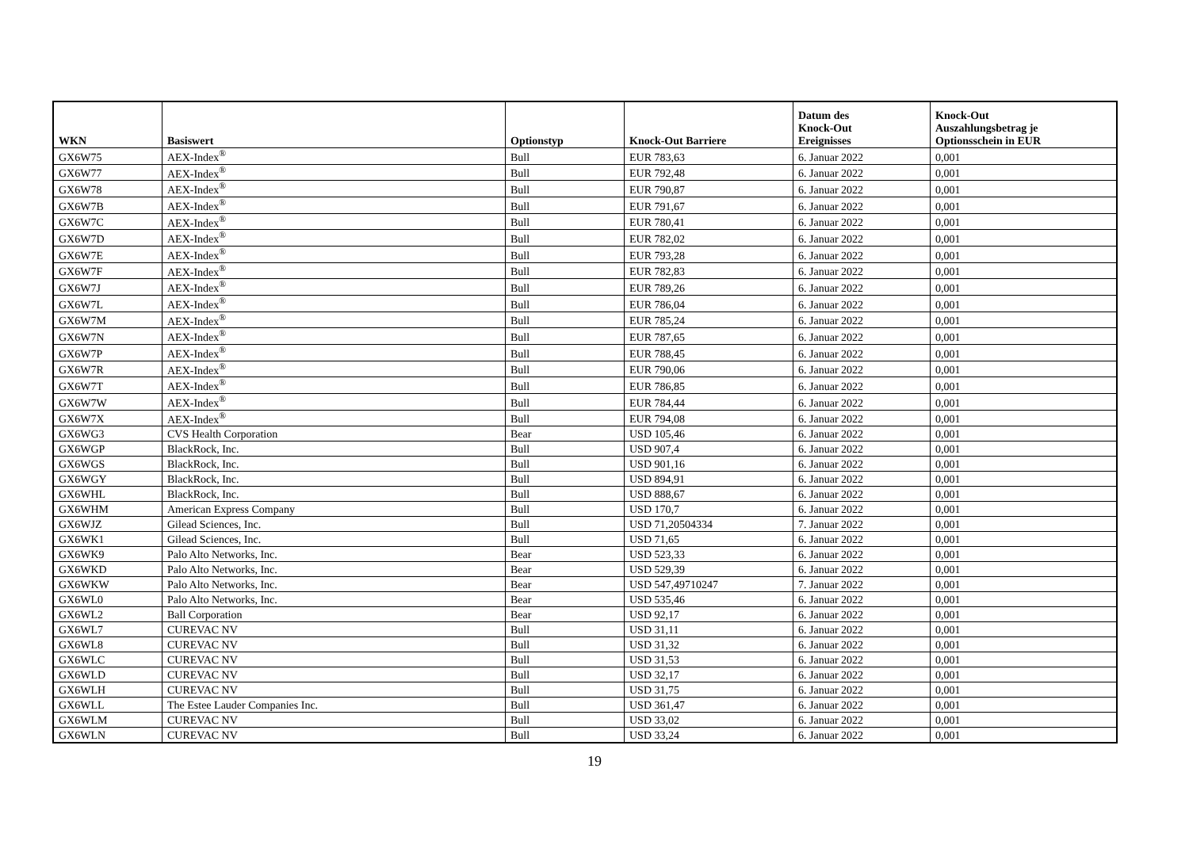| WKN | Basiswert | Optionstyp | Knock-Out Barriere | Datum des Knock-Out Ereignisses | Knock-Out Auszahlungsbetrag je Optionsschein in EUR |
| --- | --- | --- | --- | --- | --- |
| GX6W75 | AEX-Index<sup>®</sup> | Bull | EUR 783,63 | 6. Januar 2022 | 0,001 |
| GX6W77 | AEX-Index<sup>®</sup> | Bull | EUR 792,48 | 6. Januar 2022 | 0,001 |
| GX6W78 | AEX-Index<sup>®</sup> | Bull | EUR 790,87 | 6. Januar 2022 | 0,001 |
| GX6W7B | AEX-Index<sup>®</sup> | Bull | EUR 791,67 | 6. Januar 2022 | 0,001 |
| GX6W7C | AEX-Index<sup>®</sup> | Bull | EUR 780,41 | 6. Januar 2022 | 0,001 |
| GX6W7D | AEX-Index<sup>®</sup> | Bull | EUR 782,02 | 6. Januar 2022 | 0,001 |
| GX6W7E | AEX-Index<sup>®</sup> | Bull | EUR 793,28 | 6. Januar 2022 | 0,001 |
| GX6W7F | AEX-Index<sup>®</sup> | Bull | EUR 782,83 | 6. Januar 2022 | 0,001 |
| GX6W7J | AEX-Index<sup>®</sup> | Bull | EUR 789,26 | 6. Januar 2022 | 0,001 |
| GX6W7L | AEX-Index<sup>®</sup> | Bull | EUR 786,04 | 6. Januar 2022 | 0,001 |
| GX6W7M | AEX-Index<sup>®</sup> | Bull | EUR 785,24 | 6. Januar 2022 | 0,001 |
| GX6W7N | AEX-Index<sup>®</sup> | Bull | EUR 787,65 | 6. Januar 2022 | 0,001 |
| GX6W7P | AEX-Index<sup>®</sup> | Bull | EUR 788,45 | 6. Januar 2022 | 0,001 |
| GX6W7R | AEX-Index<sup>®</sup> | Bull | EUR 790,06 | 6. Januar 2022 | 0,001 |
| GX6W7T | AEX-Index<sup>®</sup> | Bull | EUR 786,85 | 6. Januar 2022 | 0,001 |
| GX6W7W | AEX-Index<sup>®</sup> | Bull | EUR 784,44 | 6. Januar 2022 | 0,001 |
| GX6W7X | AEX-Index<sup>®</sup> | Bull | EUR 794,08 | 6. Januar 2022 | 0,001 |
| GX6WG3 | CVS Health Corporation | Bear | USD 105,46 | 6. Januar 2022 | 0,001 |
| GX6WGP | BlackRock, Inc. | Bull | USD 907,4 | 6. Januar 2022 | 0,001 |
| GX6WGS | BlackRock, Inc. | Bull | USD 901,16 | 6. Januar 2022 | 0,001 |
| GX6WGY | BlackRock, Inc. | Bull | USD 894,91 | 6. Januar 2022 | 0,001 |
| GX6WHL | BlackRock, Inc. | Bull | USD 888,67 | 6. Januar 2022 | 0,001 |
| GX6WHM | American Express Company | Bull | USD 170,7 | 6. Januar 2022 | 0,001 |
| GX6WJZ | Gilead Sciences, Inc. | Bull | USD 71,20504334 | 7. Januar 2022 | 0,001 |
| GX6WK1 | Gilead Sciences, Inc. | Bull | USD 71,65 | 6. Januar 2022 | 0,001 |
| GX6WK9 | Palo Alto Networks, Inc. | Bear | USD 523,33 | 6. Januar 2022 | 0,001 |
| GX6WKD | Palo Alto Networks, Inc. | Bear | USD 529,39 | 6. Januar 2022 | 0,001 |
| GX6WKW | Palo Alto Networks, Inc. | Bear | USD 547,49710247 | 7. Januar 2022 | 0,001 |
| GX6WL0 | Palo Alto Networks, Inc. | Bear | USD 535,46 | 6. Januar 2022 | 0,001 |
| GX6WL2 | Ball Corporation | Bear | USD 92,17 | 6. Januar 2022 | 0,001 |
| GX6WL7 | CUREVAC NV | Bull | USD 31,11 | 6. Januar 2022 | 0,001 |
| GX6WL8 | CUREVAC NV | Bull | USD 31,32 | 6. Januar 2022 | 0,001 |
| GX6WLC | CUREVAC NV | Bull | USD 31,53 | 6. Januar 2022 | 0,001 |
| GX6WLD | CUREVAC NV | Bull | USD 32,17 | 6. Januar 2022 | 0,001 |
| GX6WLH | CUREVAC NV | Bull | USD 31,75 | 6. Januar 2022 | 0,001 |
| GX6WLL | The Estee Lauder Companies Inc. | Bull | USD 361,47 | 6. Januar 2022 | 0,001 |
| GX6WLM | CUREVAC NV | Bull | USD 33,02 | 6. Januar 2022 | 0,001 |
| GX6WLN | CUREVAC NV | Bull | USD 33,24 | 6. Januar 2022 | 0,001 |
19